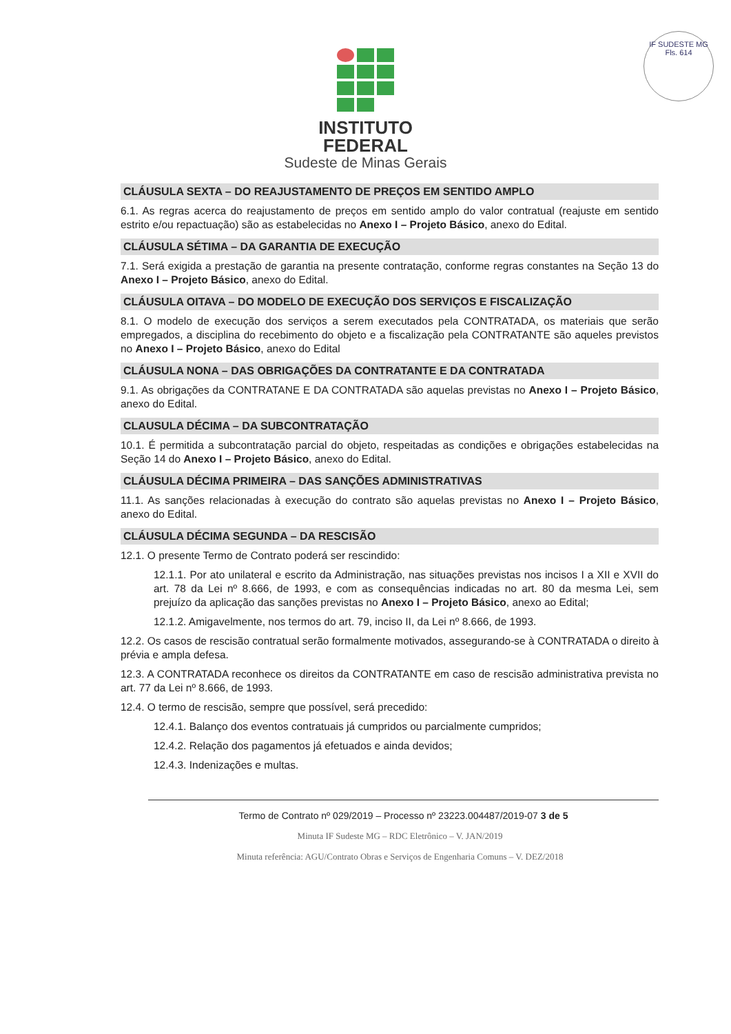IF SUDESTE MG
Fls. 614
INSTITUTO
FEDERAL
Sudeste de Minas Gerais
CLÁUSULA SEXTA – DO REAJUSTAMENTO DE PREÇOS EM SENTIDO AMPLO
6.1. As regras acerca do reajustamento de preços em sentido amplo do valor contratual (reajuste em sentido estrito e/ou repactuação) são as estabelecidas no Anexo I – Projeto Básico, anexo do Edital.
CLÁUSULA SÉTIMA – DA GARANTIA DE EXECUÇÃO
7.1. Será exigida a prestação de garantia na presente contratação, conforme regras constantes na Seção 13 do Anexo I – Projeto Básico, anexo do Edital.
CLÁUSULA OITAVA – DO MODELO DE EXECUÇÃO DOS SERVIÇOS E FISCALIZAÇÃO
8.1. O modelo de execução dos serviços a serem executados pela CONTRATADA, os materiais que serão empregados, a disciplina do recebimento do objeto e a fiscalização pela CONTRATANTE são aqueles previstos no Anexo I – Projeto Básico, anexo do Edital
CLÁUSULA NONA – DAS OBRIGAÇÕES DA CONTRATANTE E DA CONTRATADA
9.1. As obrigações da CONTRATANE E DA CONTRATADA são aquelas previstas no Anexo I – Projeto Básico, anexo do Edital.
CLAUSULA DÉCIMA – DA SUBCONTRATAÇÃO
10.1. É permitida a subcontratação parcial do objeto, respeitadas as condições e obrigações estabelecidas na Seção 14 do Anexo I – Projeto Básico, anexo do Edital.
CLÁUSULA DÉCIMA PRIMEIRA – DAS SANÇÕES ADMINISTRATIVAS
11.1. As sanções relacionadas à execução do contrato são aquelas previstas no Anexo I – Projeto Básico, anexo do Edital.
CLÁUSULA DÉCIMA SEGUNDA – DA RESCISÃO
12.1. O presente Termo de Contrato poderá ser rescindido:
12.1.1. Por ato unilateral e escrito da Administração, nas situações previstas nos incisos I a XII e XVII do art. 78 da Lei nº 8.666, de 1993, e com as consequências indicadas no art. 80 da mesma Lei, sem prejuízo da aplicação das sanções previstas no Anexo I – Projeto Básico, anexo ao Edital;
12.1.2. Amigavelmente, nos termos do art. 79, inciso II, da Lei nº 8.666, de 1993.
12.2. Os casos de rescisão contratual serão formalmente motivados, assegurando-se à CONTRATADA o direito à prévia e ampla defesa.
12.3. A CONTRATADA reconhece os direitos da CONTRATANTE em caso de rescisão administrativa prevista no art. 77 da Lei nº 8.666, de 1993.
12.4. O termo de rescisão, sempre que possível, será precedido:
12.4.1. Balanço dos eventos contratuais já cumpridos ou parcialmente cumpridos;
12.4.2. Relação dos pagamentos já efetuados e ainda devidos;
12.4.3. Indenizações e multas.
Termo de Contrato nº 029/2019 – Processo nº 23223.004487/2019-07 3 de 5
Minuta IF Sudeste MG – RDC Eletrônico – V. JAN/2019
Minuta referência: AGU/Contrato Obras e Serviços de Engenharia Comuns – V. DEZ/2018